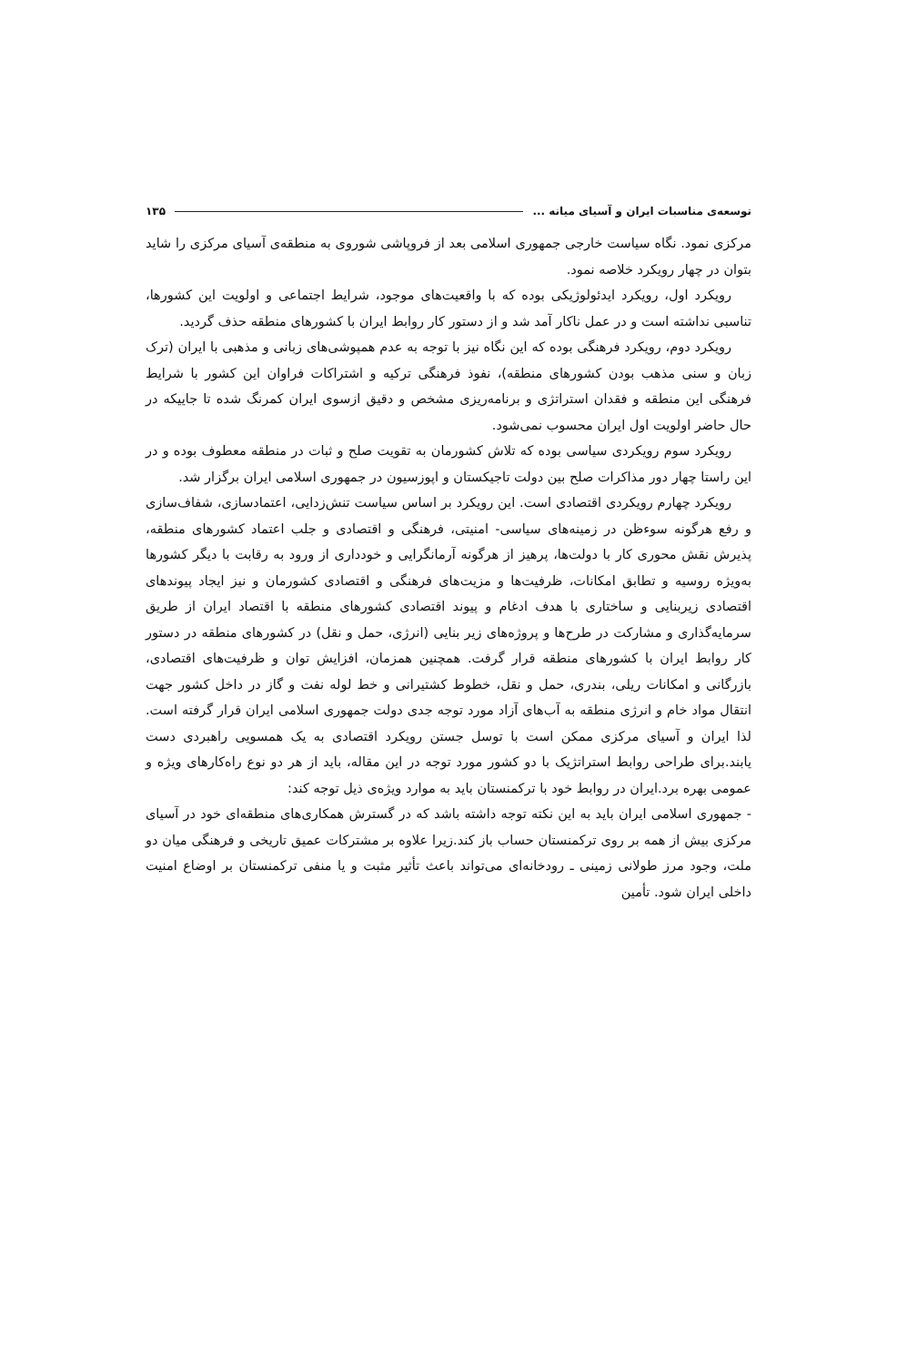توسعه‌ی مناسبات ایران و آسیای میانه ... ۱۳۵
مرکزی نمود. نگاه سیاست خارجی جمهوری اسلامی بعد از فروپاشی شوروی به منطقه‌ی آسیای مرکزی را شاید بتوان در چهار رویکرد خلاصه نمود.
رویکرد اول، رویکرد ایدئولوژیکی بوده که با واقعیت‌های موجود، شرایط اجتماعی و اولویت این کشورها، تناسبی نداشته است و در عمل ناکار آمد شد و از دستور کار روابط ایران با کشورهای منطقه حذف گردید.
رویکرد دوم، رویکرد فرهنگی بوده که این نگاه نیز با توجه به عدم همپوشی‌های زبانی و مذهبی با ایران (ترک زبان و سنی مذهب بودن کشورهای منطقه)، نفوذ فرهنگی ترکیه و اشتراکات فراوان این کشور با شرایط فرهنگی این منطقه و فقدان استراتژی و برنامه‌ریزی مشخص و دقیق ازسوی ایران کمرنگ شده تا جاییکه در حال حاضر اولویت اول ایران محسوب نمی‌شود.
رویکرد سوم رویکردی سیاسی بوده که تلاش کشورمان به تقویت صلح و ثبات در منطقه معطوف بوده و در این راستا چهار دور مذاکرات صلح بین دولت تاجیکستان و اپوزسیون در جمهوری اسلامی ایران برگزار شد.
رویکرد چهارم رویکردی اقتصادی است. این رویکرد بر اساس سیاست تنش‌زدایی، اعتمادسازی، شفاف‌سازی و رفع هرگونه سوءظن در زمینه‌های سیاسی- امنیتی، فرهنگی و اقتصادی و جلب اعتماد کشورهای منطقه، پذیرش نقش محوری کار با دولت‌ها، پرهیز از هرگونه آرمانگرایی و خودداری از ورود به رقابت با دیگر کشورها به‌ویژه روسیه و تطابق امکانات، ظرفیت‌ها و مزیت‌های فرهنگی و اقتصادی کشورمان و نیز ایجاد پیوندهای اقتصادی زیربنایی و ساختاری با هدف ادغام و پیوند اقتصادی کشورهای منطقه با اقتصاد ایران از طریق سرمایه‌گذاری و مشارکت در طرح‌ها و پروژه‌های زیر بنایی (انرژی، حمل و نقل) در کشورهای منطقه در دستور کار روابط ایران با کشورهای منطقه قرار گرفت. همچنین همزمان، افزایش توان و ظرفیت‌های اقتصادی، بازرگانی و امکانات ریلی، بندری، حمل و نقل، خطوط کشتیرانی و خط لوله نفت و گاز در داخل کشور جهت انتقال مواد خام و انرژی منطقه به آب‌های آزاد مورد توجه جدی دولت جمهوری اسلامی ایران قرار گرفته است. لذا ایران و آسیای مرکزی ممکن است با توسل جستن رویکرد اقتصادی به یک همسویی راهبردی دست یابند.برای طراحی روابط استراتژیک با دو کشور مورد توجه در این مقاله، باید از هر دو نوع راه‌کارهای ویژه و عمومی بهره برد.ایران در روابط خود با ترکمنستان باید به موارد ویژه‌ی ذیل توجه کند:
- جمهوری اسلامی ایران باید به این نکته توجه داشته باشد که در گسترش همکاری‌های منطقه‌ای خود در آسیای مرکزی بیش از همه بر روی ترکمنستان حساب باز کند.زیرا علاوه بر مشترکات عمیق تاریخی و فرهنگی میان دو ملت، وجود مرز طولانی زمینی ـ رودخانه‌ای می‌تواند باعث تأثیر مثبت و یا منفی ترکمنستان بر اوضاع امنیت داخلی ایران شود. تأمین